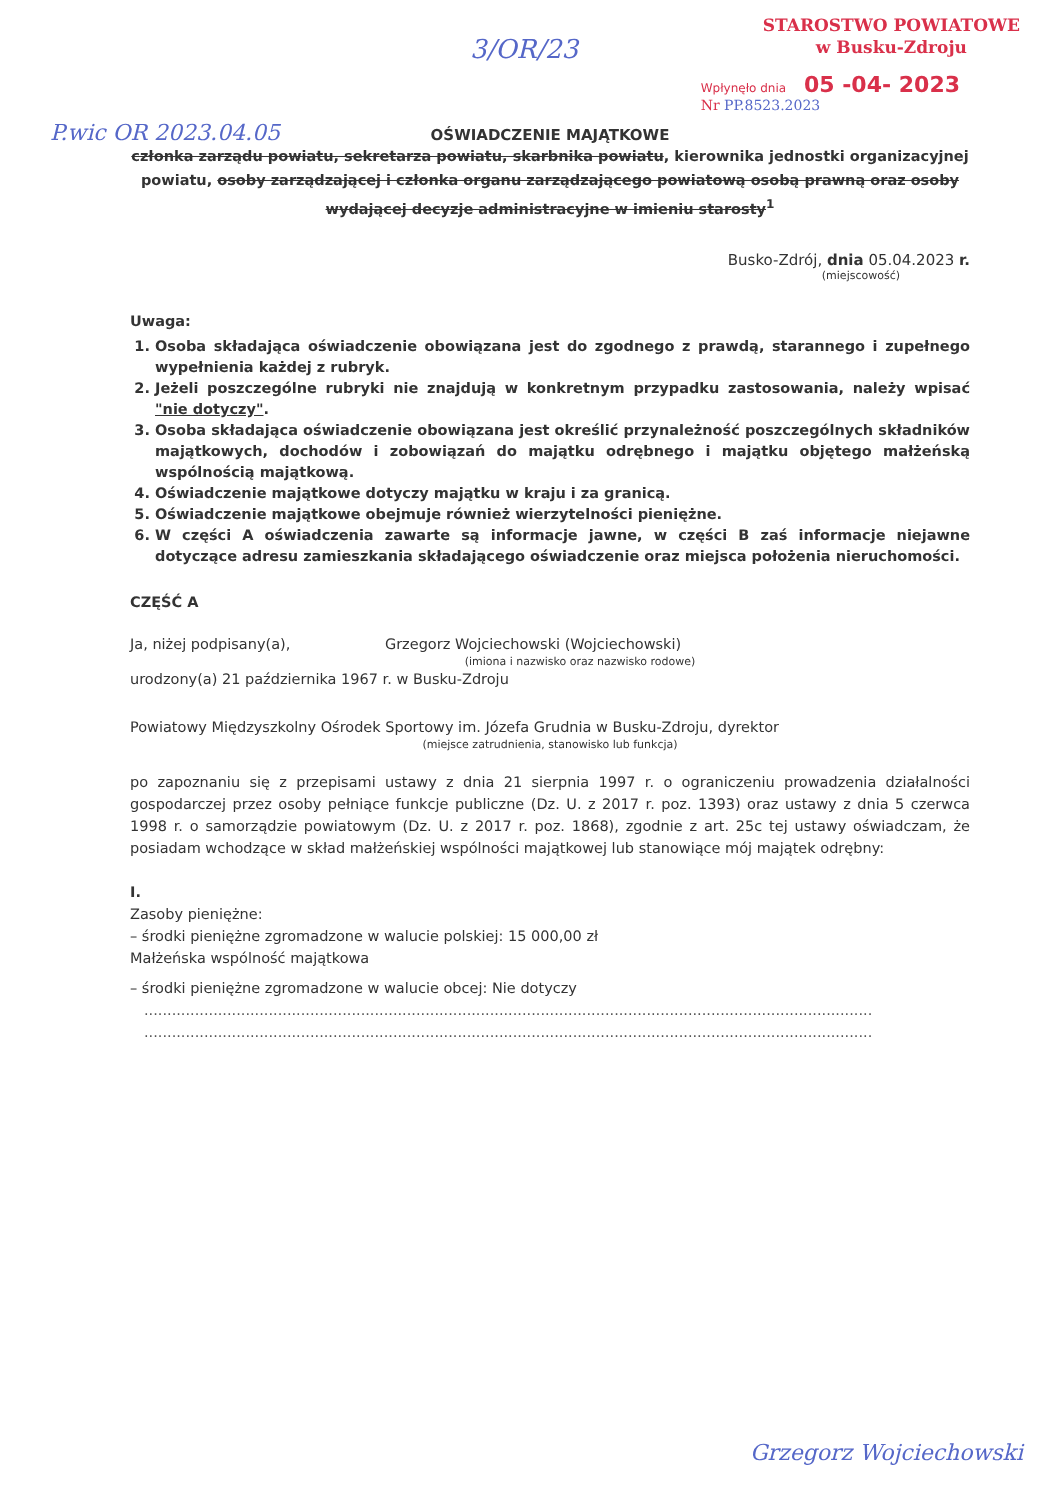STAROSTWO POWIATOWE
w Busku-Zdroju
Wpłynęło dnia 05 -04- 2023
Nr PP.8523.2023
3/OR/23
P.wic OR 2023.04.05
OŚWIADCZENIE MAJĄTKOWE
członka zarządu powiatu, sekretarza powiatu, skarbnika powiatu, kierownika jednostki organizacyjnej powiatu, osoby zarządzającej i członka organu zarządzającego powiatową osobą prawną oraz osoby wydającej decyzje administracyjne w imieniu starosty<sup>1</sup>
Busko-Zdrój, dnia 05.04.2023 r.
(miejscowość)
Uwaga:
1. Osoba składająca oświadczenie obowiązana jest do zgodnego z prawdą, starannego i zupełnego wypełnienia każdej z rubryk.
2. Jeżeli poszczególne rubryki nie znajdują w konkretnym przypadku zastosowania, należy wpisać "nie dotyczy".
3. Osoba składająca oświadczenie obowiązana jest określić przynależność poszczególnych składników majątkowych, dochodów i zobowiązań do majątku odrębnego i majątku objętego małżeńską wspólnością majątkową.
4. Oświadczenie majątkowe dotyczy majątku w kraju i za granicą.
5. Oświadczenie majątkowe obejmuje również wierzytelności pieniężne.
6. W części A oświadczenia zawarte są informacje jawne, w części B zaś informacje niejawne dotyczące adresu zamieszkania składającego oświadczenie oraz miejsca położenia nieruchomości.
CZĘŚĆ A
Ja, niżej podpisany(a), Grzegorz Wojciechowski (Wojciechowski)
(imiona i nazwisko oraz nazwisko rodowe)
urodzony(a) 21 października 1967 r. w Busku-Zdroju
Powiatowy Międzyszkolny Ośrodek Sportowy im. Józefa Grudnia w Busku-Zdroju, dyrektor
(miejsce zatrudnienia, stanowisko lub funkcja)
po zapoznaniu się z przepisami ustawy z dnia 21 sierpnia 1997 r. o ograniczeniu prowadzenia działalności gospodarczej przez osoby pełniące funkcje publiczne (Dz. U. z 2017 r. poz. 1393) oraz ustawy z dnia 5 czerwca 1998 r. o samorządzie powiatowym (Dz. U. z 2017 r. poz. 1868), zgodnie z art. 25c tej ustawy oświadczam, że posiadam wchodzące w skład małżeńskiej wspólności majątkowej lub stanowiące mój majątek odrębny:
I.
Zasoby pieniężne:
– środki pieniężne zgromadzone w walucie polskiej: 15 000,00 zł
Małżeńska wspólność majątkowa
– środki pieniężne zgromadzone w walucie obcej: Nie dotyczy
..............................................................................................................................................................
..............................................................................................................................................................
Grzegorz Wojciechowski